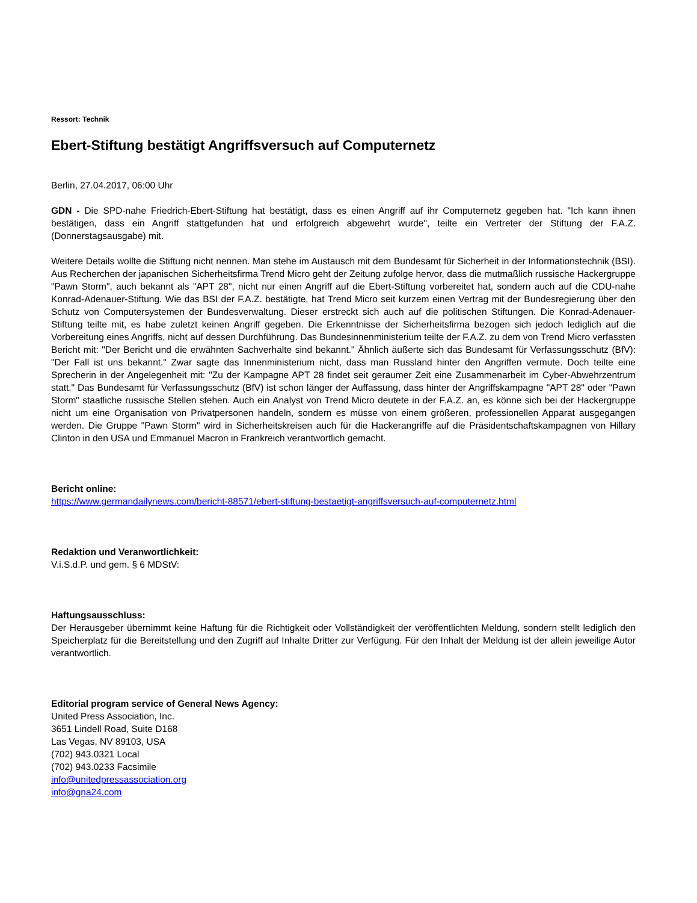Ressort: Technik
Ebert-Stiftung bestätigt Angriffsversuch auf Computernetz
Berlin, 27.04.2017, 06:00 Uhr
GDN - Die SPD-nahe Friedrich-Ebert-Stiftung hat bestätigt, dass es einen Angriff auf ihr Computernetz gegeben hat. "Ich kann ihnen bestätigen, dass ein Angriff stattgefunden hat und erfolgreich abgewehrt wurde", teilte ein Vertreter der Stiftung der F.A.Z. (Donnerstagsausgabe) mit.
Weitere Details wollte die Stiftung nicht nennen. Man stehe im Austausch mit dem Bundesamt für Sicherheit in der Informationstechnik (BSI). Aus Recherchen der japanischen Sicherheitsfirma Trend Micro geht der Zeitung zufolge hervor, dass die mutmaßlich russische Hackergruppe "Pawn Storm", auch bekannt als "APT 28", nicht nur einen Angriff auf die Ebert-Stiftung vorbereitet hat, sondern auch auf die CDU-nahe Konrad-Adenauer-Stiftung. Wie das BSI der F.A.Z. bestätigte, hat Trend Micro seit kurzem einen Vertrag mit der Bundesregierung über den Schutz von Computersystemen der Bundesverwaltung. Dieser erstreckt sich auch auf die politischen Stiftungen. Die Konrad-Adenauer-Stiftung teilte mit, es habe zuletzt keinen Angriff gegeben. Die Erkenntnisse der Sicherheitsfirma bezogen sich jedoch lediglich auf die Vorbereitung eines Angriffs, nicht auf dessen Durchführung. Das Bundesinnenministerium teilte der F.A.Z. zu dem von Trend Micro verfassten Bericht mit: "Der Bericht und die erwähnten Sachverhalte sind bekannt." Ähnlich äußerte sich das Bundesamt für Verfassungsschutz (BfV): "Der Fall ist uns bekannt." Zwar sagte das Innenministerium nicht, dass man Russland hinter den Angriffen vermute. Doch teilte eine Sprecherin in der Angelegenheit mit: "Zu der Kampagne APT 28 findet seit geraumer Zeit eine Zusammenarbeit im Cyber-Abwehrzentrum statt." Das Bundesamt für Verfassungsschutz (BfV) ist schon länger der Auffassung, dass hinter der Angriffskampagne "APT 28" oder "Pawn Storm" staatliche russische Stellen stehen. Auch ein Analyst von Trend Micro deutete in der F.A.Z. an, es könne sich bei der Hackergruppe nicht um eine Organisation von Privatpersonen handeln, sondern es müsse von einem größeren, professionellen Apparat ausgegangen werden. Die Gruppe "Pawn Storm" wird in Sicherheitskreisen auch für die Hackerangriffe auf die Präsidentschaftskampagnen von Hillary Clinton in den USA und Emmanuel Macron in Frankreich verantwortlich gemacht.
Bericht online:
https://www.germandailynews.com/bericht-88571/ebert-stiftung-bestaetigt-angriffsversuch-auf-computernetz.html
Redaktion und Veranwortlichkeit:
V.i.S.d.P. und gem. § 6 MDStV:
Haftungsausschluss:
Der Herausgeber übernimmt keine Haftung für die Richtigkeit oder Vollständigkeit der veröffentlichten Meldung, sondern stellt lediglich den Speicherplatz für die Bereitstellung und den Zugriff auf Inhalte Dritter zur Verfügung. Für den Inhalt der Meldung ist der allein jeweilige Autor verantwortlich.
Editorial program service of General News Agency:
United Press Association, Inc.
3651 Lindell Road, Suite D168
Las Vegas, NV 89103, USA
(702) 943.0321 Local
(702) 943.0233 Facsimile
info@unitedpressassociation.org
info@gna24.com